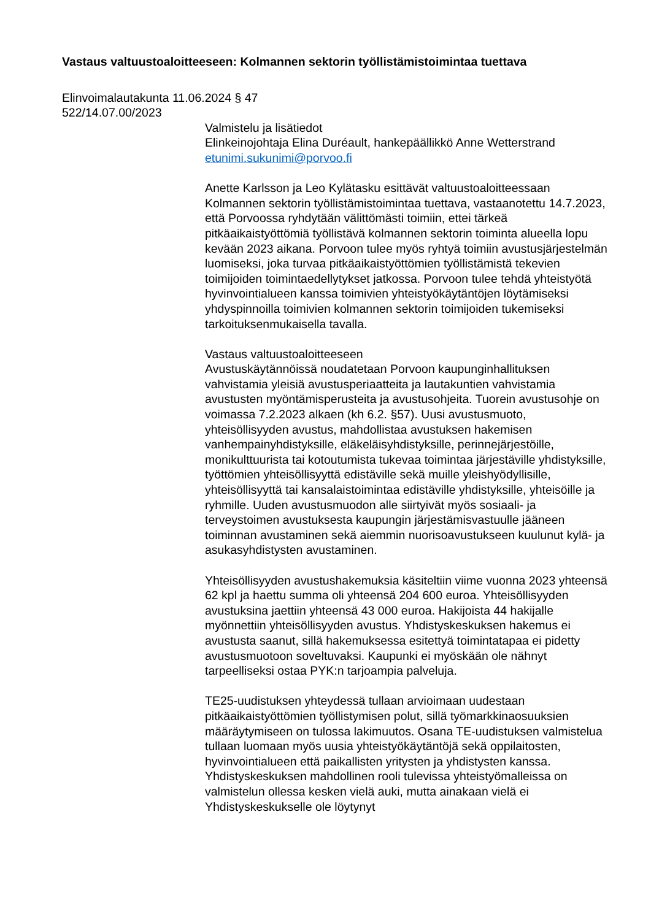Vastaus valtuustoaloitteeseen: Kolmannen sektorin työllistämistoimintaa tuettava
Elinvoimalautakunta 11.06.2024 § 47
522/14.07.00/2023
Valmistelu ja lisätiedot
Elinkeinojohtaja Elina Duréault, hankepäällikkö Anne Wetterstrand
etunimi.sukunimi@porvoo.fi
Anette Karlsson ja Leo Kylätasku esittävät valtuustoaloitteessaan Kolmannen sektorin työllistämistoimintaa tuettava, vastaanotettu 14.7.2023, että Porvoossa ryhdytään välittömästi toimiin, ettei tärkeä pitkäaikaistyöttömiä työllistävä kolmannen sektorin toiminta alueella lopu kevään 2023 aikana. Porvoon tulee myös ryhtyä toimiin avustusjärjestelmän luomiseksi, joka turvaa pitkäaikaistyöttömien työllistämistä tekevien toimijoiden toimintaedellytykset jatkossa. Porvoon tulee tehdä yhteistyötä hyvinvointialueen kanssa toimivien yhteistyökäytäntöjen löytämiseksi yhdyspinnoilla toimivien kolmannen sektorin toimijoiden tukemiseksi tarkoituksenmukaisella tavalla.
Vastaus valtuustoaloitteeseen
Avustuskäytännöissä noudatetaan Porvoon kaupunginhallituksen vahvistamia yleisiä avustusperiaatteita ja lautakuntien vahvistamia avustusten myöntämisperusteita ja avustusohjeita. Tuorein avustusohje on voimassa 7.2.2023 alkaen (kh 6.2. §57). Uusi avustusmuoto, yhteisöllisyyden avustus, mahdollistaa avustuksen hakemisen vanhempainyhdistyksille, eläkeläisyhdistyksille, perinnejärjestöille, monikulttuurista tai kotoutumista tukevaa toimintaa järjestäville yhdistyksille, työttömien yhteisöllisyyttä edistäville sekä muille yleishyödyllisille, yhteisöllisyyttä tai kansalaistoimintaa edistäville yhdistyksille, yhteisöille ja ryhmille. Uuden avustusmuodon alle siirtyivät myös sosiaali- ja terveystoimen avustuksesta kaupungin järjestämisvastuulle jääneen toiminnan avustaminen sekä aiemmin nuorisoavustukseen kuulunut kylä- ja asukasyhdistysten avustaminen.
Yhteisöllisyyden avustushakemuksia käsiteltiin viime vuonna 2023 yhteensä 62 kpl ja haettu summa oli yhteensä 204 600 euroa. Yhteisöllisyyden avustuksina jaettiin yhteensä 43 000 euroa. Hakijoista 44 hakijalle myönnettiin yhteisöllisyyden avustus. Yhdistyskeskuksen hakemus ei avustusta saanut, sillä hakemuksessa esitettyä toimintatapaa ei pidetty avustusmuotoon soveltuvaksi. Kaupunki ei myöskään ole nähnyt tarpeelliseksi ostaa PYK:n tarjoampia palveluja.
TE25-uudistuksen yhteydessä tullaan arvioimaan uudestaan pitkäaikaistyöttömien työllistymisen polut, sillä työmarkkinaosuuksien määräytymiseen on tulossa lakimuutos. Osana TE-uudistuksen valmistelua tullaan luomaan myös uusia yhteistyökäytäntöjä sekä oppilaitosten, hyvinvointialueen että paikallisten yritysten ja yhdistysten kanssa. Yhdistyskeskuksen mahdollinen rooli tulevissa yhteistyömalleissa on valmistelun ollessa kesken vielä auki, mutta ainakaan vielä ei Yhdistyskeskukselle ole löytynyt